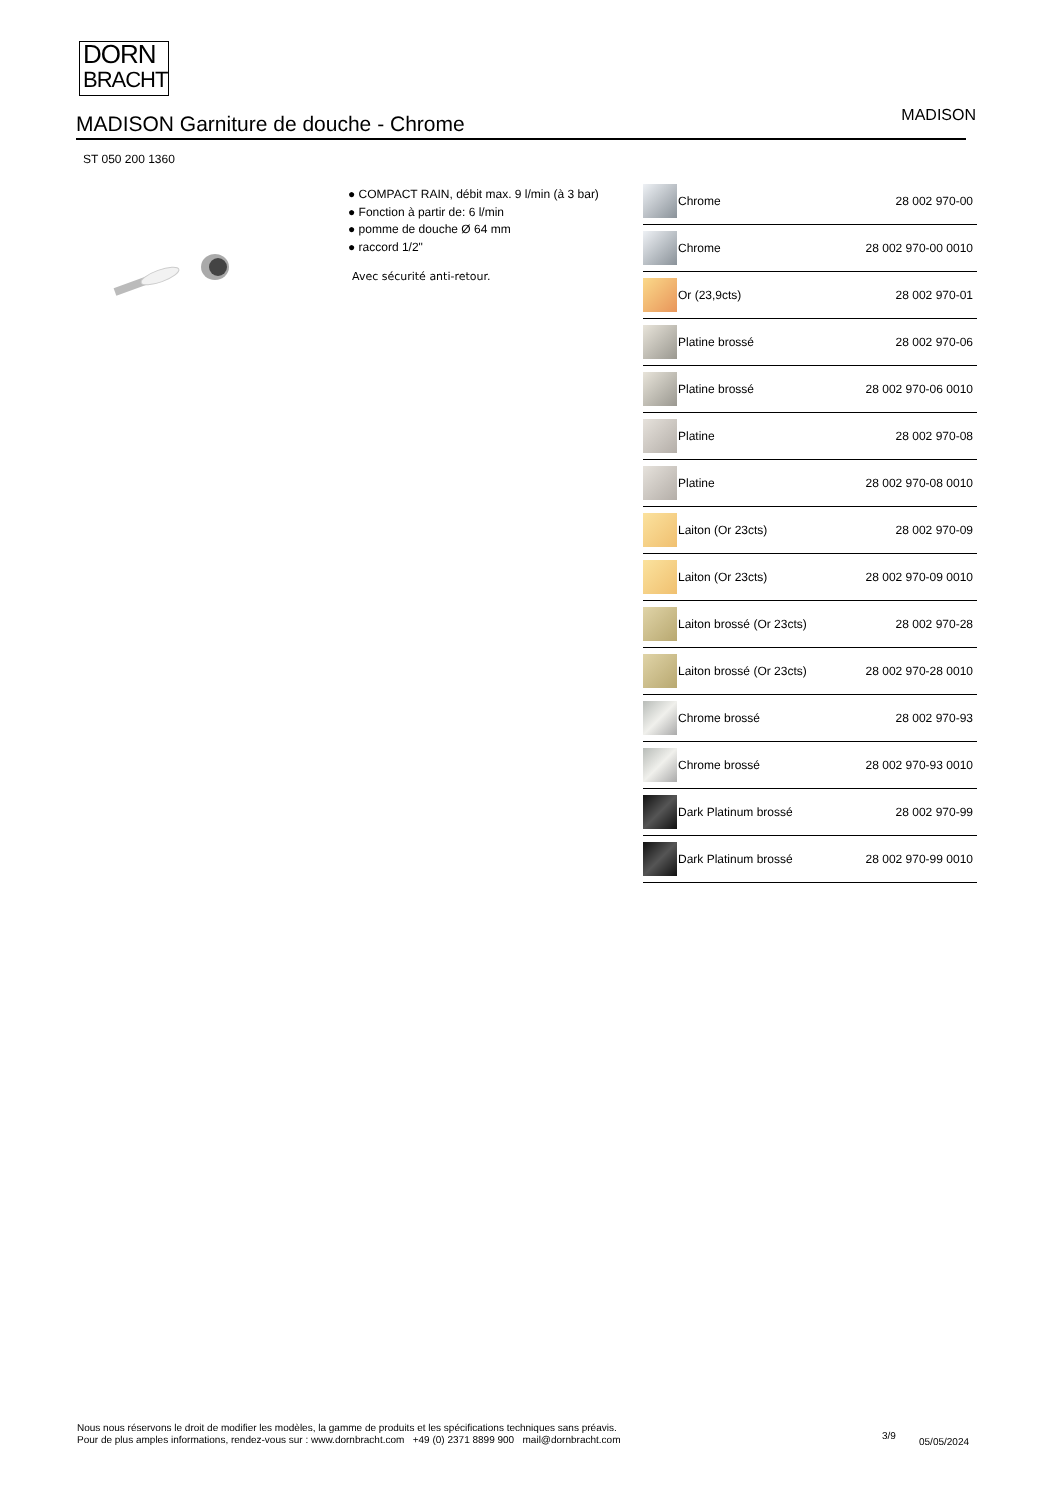DORN
BRACHT
MADISON Garniture de douche - Chrome
MADISON
ST 050 200 1360
● COMPACT RAIN, débit max. 9 l/min (à 3 bar)
● Fonction à partir de: 6 l/min
● pomme de douche Ø 64 mm
● raccord 1/2"
Avec sécurité anti-retour.
| | Chrome | 28 002 970-00 |
| | Chrome | 28 002 970-00 0010 |
| | Or (23,9cts) | 28 002 970-01 |
| | Platine brossé | 28 002 970-06 |
| | Platine brossé | 28 002 970-06 0010 |
| | Platine | 28 002 970-08 |
| | Platine | 28 002 970-08 0010 |
| | Laiton (Or 23cts) | 28 002 970-09 |
| | Laiton (Or 23cts) | 28 002 970-09 0010 |
| | Laiton brossé (Or 23cts) | 28 002 970-28 |
| | Laiton brossé (Or 23cts) | 28 002 970-28 0010 |
| | Chrome brossé | 28 002 970-93 |
| | Chrome brossé | 28 002 970-93 0010 |
| | Dark Platinum brossé | 28 002 970-99 |
| | Dark Platinum brossé | 28 002 970-99 0010 |
Nous nous réservons le droit de modifier les modèles, la gamme de produits et les spécifications techniques sans préavis.
Pour de plus amples informations, rendez-vous sur : www.dornbracht.com +49 (0) 2371 8899 900 mail@dornbracht.com
3/9
05/05/2024